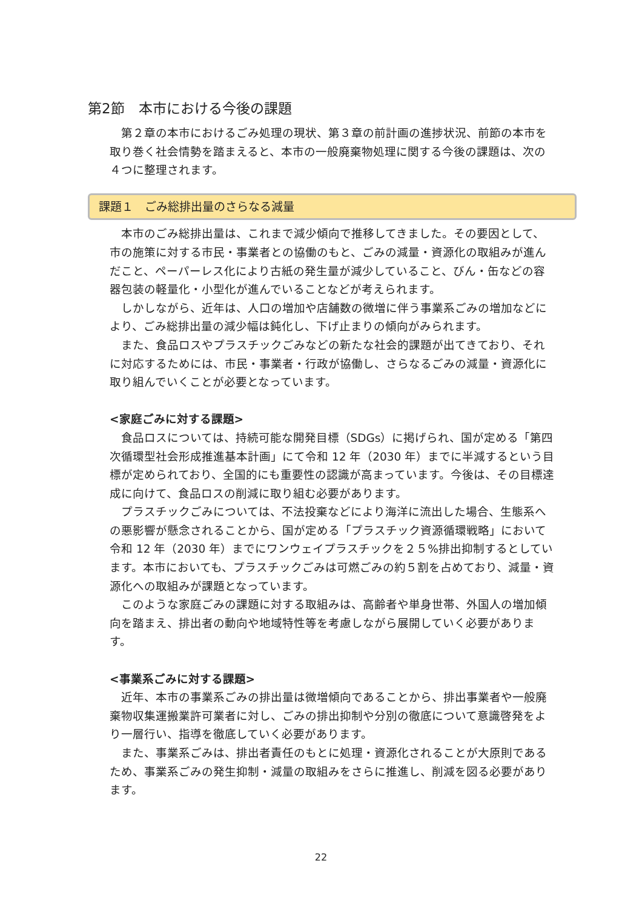第2節　本市における今後の課題
第２章の本市におけるごみ処理の現状、第３章の前計画の進捗状況、前節の本市を取り巻く社会情勢を踏まえると、本市の一般廃棄物処理に関する今後の課題は、次の４つに整理されます。
課題１　ごみ総排出量のさらなる減量
本市のごみ総排出量は、これまで減少傾向で推移してきました。その要因として、市の施策に対する市民・事業者との協働のもと、ごみの減量・資源化の取組みが進んだこと、ペーパーレス化により古紙の発生量が減少していること、びん・缶などの容器包装の軽量化・小型化が進んでいることなどが考えられます。
しかしながら、近年は、人口の増加や店舗数の微増に伴う事業系ごみの増加などにより、ごみ総排出量の減少幅は鈍化し、下げ止まりの傾向がみられます。
また、食品ロスやプラスチックごみなどの新たな社会的課題が出てきており、それに対応するためには、市民・事業者・行政が協働し、さらなるごみの減量・資源化に取り組んでいくことが必要となっています。
<家庭ごみに対する課題>
食品ロスについては、持続可能な開発目標（SDGs）に掲げられ、国が定める「第四次循環型社会形成推進基本計画」にて令和 12 年（2030 年）までに半減するという目標が定められており、全国的にも重要性の認識が高まっています。今後は、その目標達成に向けて、食品ロスの削減に取り組む必要があります。
プラスチックごみについては、不法投棄などにより海洋に流出した場合、生態系への悪影響が懸念されることから、国が定める「プラスチック資源循環戦略」において令和 12 年（2030 年）までにワンウェイプラスチックを２５%排出抑制するとしています。本市においても、プラスチックごみは可燃ごみの約５割を占めており、減量・資源化への取組みが課題となっています。
このような家庭ごみの課題に対する取組みは、高齢者や単身世帯、外国人の増加傾向を踏まえ、排出者の動向や地域特性等を考慮しながら展開していく必要があります。
<事業系ごみに対する課題>
近年、本市の事業系ごみの排出量は微増傾向であることから、排出事業者や一般廃棄物収集運搬業許可業者に対し、ごみの排出抑制や分別の徹底について意識啓発をより一層行い、指導を徹底していく必要があります。
また、事業系ごみは、排出者責任のもとに処理・資源化されることが大原則であるため、事業系ごみの発生抑制・減量の取組みをさらに推進し、削減を図る必要があります。
22